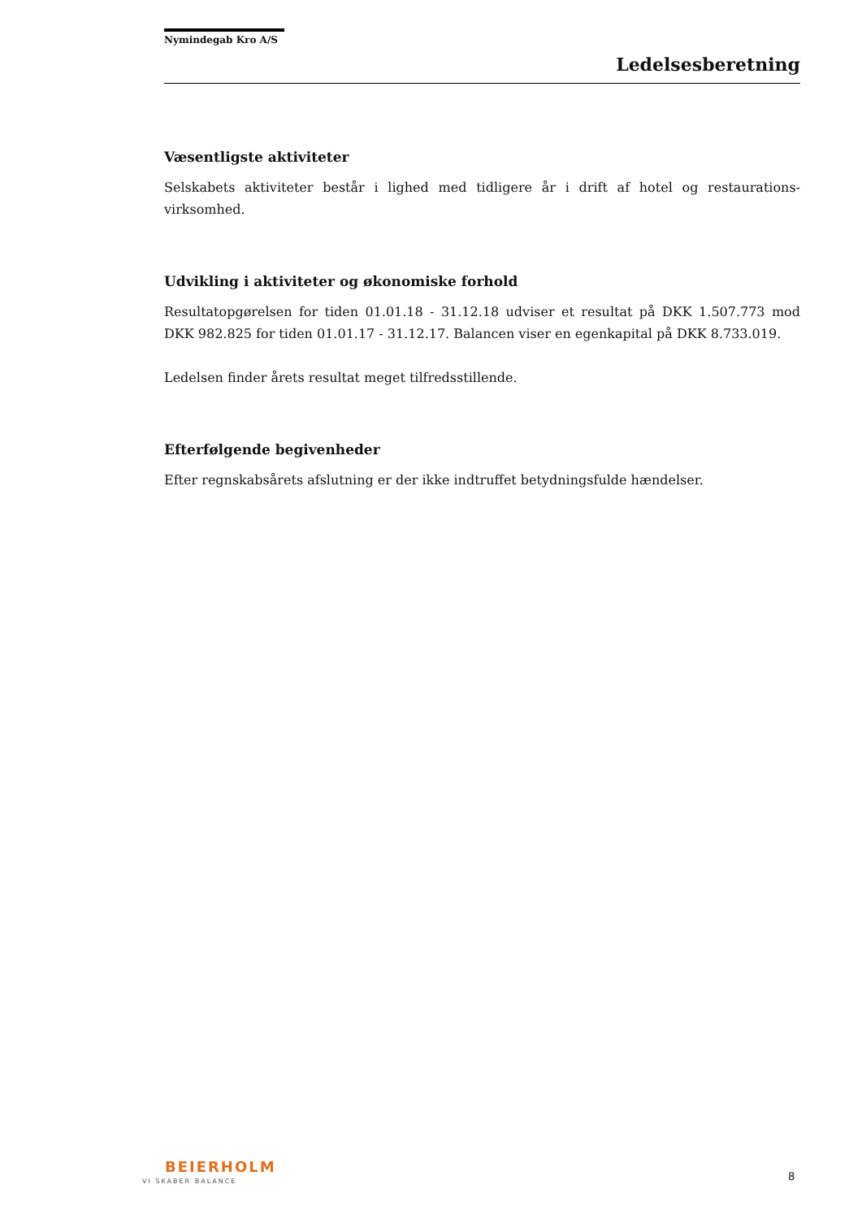Nymindegab Kro A/S
Ledelsesberetning
Væsentligste aktiviteter
Selskabets aktiviteter består i lighed med tidligere år i drift af hotel og restaurations-virksomhed.
Udvikling i aktiviteter og økonomiske forhold
Resultatopgørelsen for tiden 01.01.18 - 31.12.18 udviser et resultat på DKK 1.507.773 mod DKK 982.825 for tiden 01.01.17 - 31.12.17. Balancen viser en egenkapital på DKK 8.733.019.
Ledelsen finder årets resultat meget tilfredsstillende.
Efterfølgende begivenheder
Efter regnskabsårets afslutning er der ikke indtruffet betydningsfulde hændelser.
BEIERHOLM
VI SKABER BALANCE 8